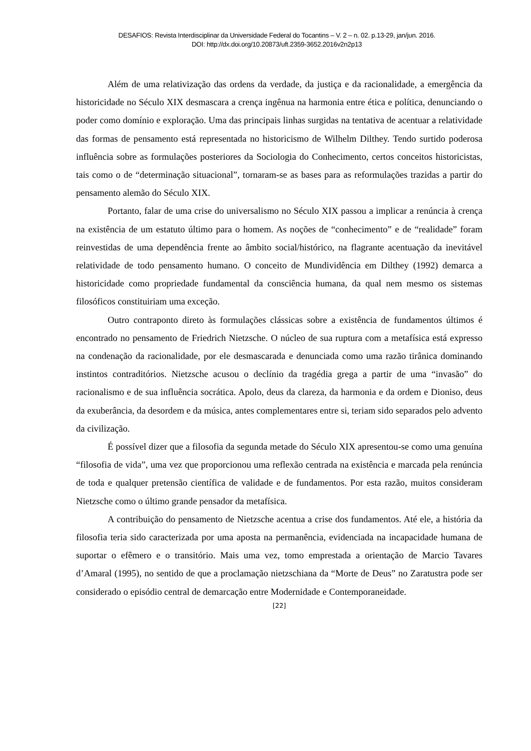DESAFIOS: Revista Interdisciplinar da Universidade Federal do Tocantins – V. 2 – n. 02. p.13-29, jan/jun. 2016.
DOI: http://dx.doi.org/10.20873/uft.2359-3652.2016v2n2p13
Além de uma relativização das ordens da verdade, da justiça e da racionalidade, a emergência da historicidade no Século XIX desmascara a crença ingênua na harmonia entre ética e política, denunciando o poder como domínio e exploração. Uma das principais linhas surgidas na tentativa de acentuar a relatividade das formas de pensamento está representada no historicismo de Wilhelm Dilthey. Tendo surtido poderosa influência sobre as formulações posteriores da Sociologia do Conhecimento, certos conceitos historicistas, tais como o de “determinação situacional”, tornaram-se as bases para as reformulações trazidas a partir do pensamento alemão do Século XIX.
Portanto, falar de uma crise do universalismo no Século XIX passou a implicar a renúncia à crença na existência de um estatuto último para o homem. As noções de “conhecimento” e de “realidade” foram reinvestidas de uma dependência frente ao âmbito social/histórico, na flagrante acentuação da inevitável relatividade de todo pensamento humano. O conceito de Mundividência em Dilthey (1992) demarca a historicidade como propriedade fundamental da consciência humana, da qual nem mesmo os sistemas filosóficos constituiriam uma exceção.
Outro contraponto direto às formulações clássicas sobre a existência de fundamentos últimos é encontrado no pensamento de Friedrich Nietzsche. O núcleo de sua ruptura com a metafísica está expresso na condenação da racionalidade, por ele desmascarada e denunciada como uma razão tirânica dominando instintos contraditórios. Nietzsche acusou o declínio da tragédia grega a partir de uma “invasão” do racionalismo e de sua influência socrática. Apolo, deus da clareza, da harmonia e da ordem e Dioniso, deus da exuberância, da desordem e da música, antes complementares entre si, teriam sido separados pelo advento da civilização.
É possível dizer que a filosofia da segunda metade do Século XIX apresentou-se como uma genuína “filosofia de vida”, uma vez que proporcionou uma reflexão centrada na existência e marcada pela renúncia de toda e qualquer pretensão científica de validade e de fundamentos. Por esta razão, muitos consideram Nietzsche como o último grande pensador da metafísica.
A contribuição do pensamento de Nietzsche acentua a crise dos fundamentos. Até ele, a história da filosofia teria sido caracterizada por uma aposta na permanência, evidenciada na incapacidade humana de suportar o efêmero e o transitório. Mais uma vez, tomo emprestada a orientação de Marcio Tavares d’Amaral (1995), no sentido de que a proclamação nietzschiana da “Morte de Deus” no Zaratustra pode ser considerado o episódio central de demarcação entre Modernidade e Contemporaneidade.
[22]